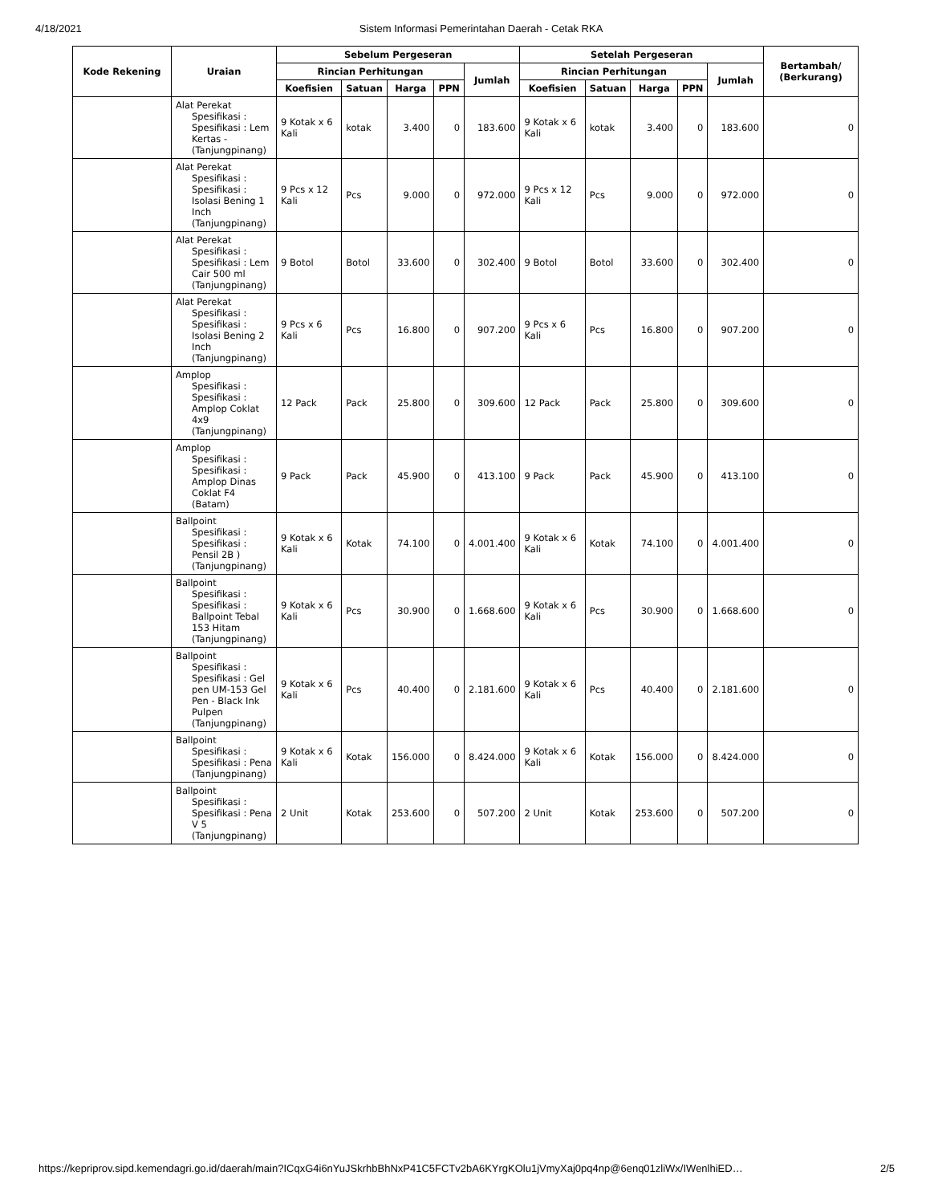4/18/2021 Sistem Informasi Pemerintahan Daerah - Cetak RKA
| Kode Rekening | Uraian | Sebelum Pergeseran | | | | | Setelah Pergeseran | | | | | Bertambah/ (Berkurang) |
| --- | --- | --- | --- | --- | --- | --- | --- | --- | --- | --- | --- | --- |
| | | Rincian Perhitungan | | | | Jumlah | Rincian Perhitungan | | | | Jumlah | |
| | | Koefisien | Satuan | Harga | PPN | | Koefisien | Satuan | Harga | PPN | | |
| | Alat Perekat Spesifikasi : Spesifikasi : Lem Kertas - (Tanjungpinang) | 9 Kotak x 6 Kali | kotak | 3.400 | 0 | 183.600 | 9 Kotak x 6 Kali | kotak | 3.400 | 0 | 183.600 | 0 |
| | Alat Perekat Spesifikasi : Spesifikasi : Isolasi Bening 1 Inch (Tanjungpinang) | 9 Pcs x 12 Kali | Pcs | 9.000 | 0 | 972.000 | 9 Pcs x 12 Kali | Pcs | 9.000 | 0 | 972.000 | 0 |
| | Alat Perekat Spesifikasi : Spesifikasi : Lem Cair 500 ml (Tanjungpinang) | 9 Botol | Botol | 33.600 | 0 | 302.400 | 9 Botol | Botol | 33.600 | 0 | 302.400 | 0 |
| | Alat Perekat Spesifikasi : Spesifikasi : Isolasi Bening 2 Inch (Tanjungpinang) | 9 Pcs x 6 Kali | Pcs | 16.800 | 0 | 907.200 | 9 Pcs x 6 Kali | Pcs | 16.800 | 0 | 907.200 | 0 |
| | Amplop Spesifikasi : Spesifikasi : Amplop Coklat 4x9 (Tanjungpinang) | 12 Pack | Pack | 25.800 | 0 | 309.600 | 12 Pack | Pack | 25.800 | 0 | 309.600 | 0 |
| | Amplop Spesifikasi : Spesifikasi : Amplop Dinas Coklat F4 (Batam) | 9 Pack | Pack | 45.900 | 0 | 413.100 | 9 Pack | Pack | 45.900 | 0 | 413.100 | 0 |
| | Ballpoint Spesifikasi : Spesifikasi : Pensil 2B ) (Tanjungpinang) | 9 Kotak x 6 Kali | Kotak | 74.100 | 0 | 4.001.400 | 9 Kotak x 6 Kali | Kotak | 74.100 | 0 | 4.001.400 | 0 |
| | Ballpoint Spesifikasi : Spesifikasi : Ballpoint Tebal 153 Hitam (Tanjungpinang) | 9 Kotak x 6 Kali | Pcs | 30.900 | 0 | 1.668.600 | 9 Kotak x 6 Kali | Pcs | 30.900 | 0 | 1.668.600 | 0 |
| | Ballpoint Spesifikasi : Spesifikasi : Gel pen UM-153 Gel Pen - Black Ink Pulpen (Tanjungpinang) | 9 Kotak x 6 Kali | Pcs | 40.400 | 0 | 2.181.600 | 9 Kotak x 6 Kali | Pcs | 40.400 | 0 | 2.181.600 | 0 |
| | Ballpoint Spesifikasi : Spesifikasi : Pena (Tanjungpinang) | 9 Kotak x 6 Kali | Kotak | 156.000 | 0 | 8.424.000 | 9 Kotak x 6 Kali | Kotak | 156.000 | 0 | 8.424.000 | 0 |
| | Ballpoint Spesifikasi : Spesifikasi : Pena V 5 (Tanjungpinang) | 2 Unit | Kotak | 253.600 | 0 | 507.200 | 2 Unit | Kotak | 253.600 | 0 | 507.200 | 0 |
https://kepriprov.sipd.kemendagri.go.id/daerah/main?ICqxG4i6nYuJSkrhbBhNxP41C5FCTv2bA6KYrgKOlu1jVmyXaj0pq4np@6enq01zliWx/IWenlhiED… 2/5